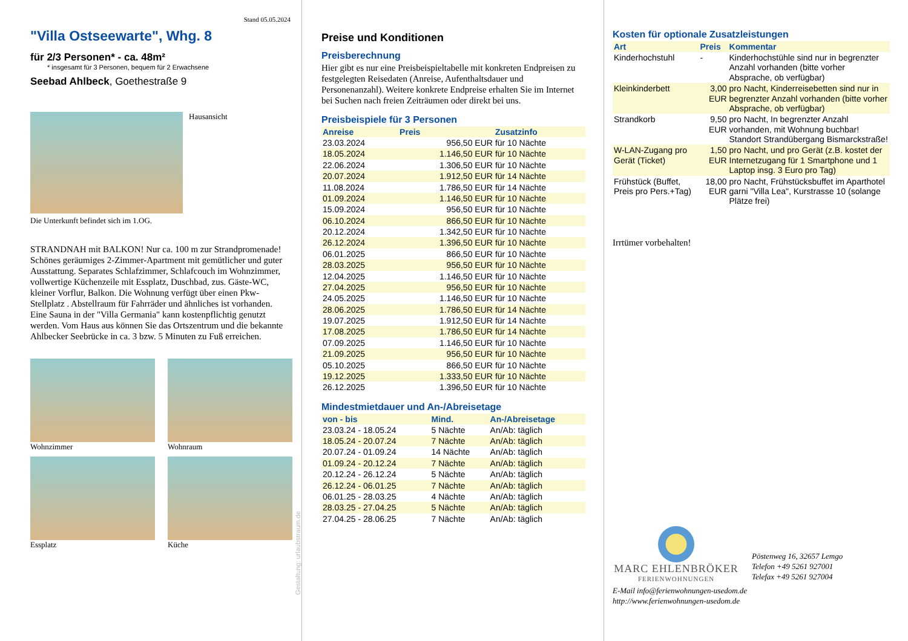Stand 05.05.2024
"Villa Ostseewarte", Whg. 8
für 2/3 Personen* - ca. 48m²
* insgesamt für 3 Personen, bequem für 2 Erwachsene
Seebad Ahlbeck, Goethestraße 9
Hausansicht
Die Unterkunft befindet sich im 1.OG.
STRANDNAH mit BALKON! Nur ca. 100 m zur Strandpromenade! Schönes geräumiges 2-Zimmer-Apartment mit gemütlicher und guter Ausstattung. Separates Schlafzimmer, Schlafcouch im Wohnzimmer, vollwertige Küchenzeile mit Essplatz, Duschbad, zus. Gäste-WC, kleiner Vorflur, Balkon. Die Wohnung verfügt über einen Pkw-Stellplatz . Abstellraum für Fahrräder und ähnliches ist vorhanden. Eine Sauna in der "Villa Germania" kann kostenpflichtig genutzt werden. Vom Haus aus können Sie das Ortszentrum und die bekannte Ahlbecker Seebrücke in ca. 3 bzw. 5 Minuten zu Fuß erreichen.
Wohnzimmer
Wohnraum
Essplatz
Küche
Gestaltung: urlaubstraum.de
Preise und Konditionen
Preisberechnung
Hier gibt es nur eine Preisbeispieltabelle mit konkreten Endpreisen zu festgelegten Reisedaten (Anreise, Aufenthaltsdauer und Personenanzahl). Weitere konkrete Endpreise erhalten Sie im Internet bei Suchen nach freien Zeiträumen oder direkt bei uns.
Preisbeispiele für 3 Personen
| Anreise | Preis | Zusatzinfo |
| --- | --- | --- |
| 23.03.2024 | 956,50 EUR | für 10 Nächte |
| 18.05.2024 | 1.146,50 EUR | für 10 Nächte |
| 22.06.2024 | 1.306,50 EUR | für 10 Nächte |
| 20.07.2024 | 1.912,50 EUR | für 14 Nächte |
| 11.08.2024 | 1.786,50 EUR | für 14 Nächte |
| 01.09.2024 | 1.146,50 EUR | für 10 Nächte |
| 15.09.2024 | 956,50 EUR | für 10 Nächte |
| 06.10.2024 | 866,50 EUR | für 10 Nächte |
| 20.12.2024 | 1.342,50 EUR | für 10 Nächte |
| 26.12.2024 | 1.396,50 EUR | für 10 Nächte |
| 06.01.2025 | 866,50 EUR | für 10 Nächte |
| 28.03.2025 | 956,50 EUR | für 10 Nächte |
| 12.04.2025 | 1.146,50 EUR | für 10 Nächte |
| 27.04.2025 | 956,50 EUR | für 10 Nächte |
| 24.05.2025 | 1.146,50 EUR | für 10 Nächte |
| 28.06.2025 | 1.786,50 EUR | für 14 Nächte |
| 19.07.2025 | 1.912,50 EUR | für 14 Nächte |
| 17.08.2025 | 1.786,50 EUR | für 14 Nächte |
| 07.09.2025 | 1.146,50 EUR | für 10 Nächte |
| 21.09.2025 | 956,50 EUR | für 10 Nächte |
| 05.10.2025 | 866,50 EUR | für 10 Nächte |
| 19.12.2025 | 1.333,50 EUR | für 10 Nächte |
| 26.12.2025 | 1.396,50 EUR | für 10 Nächte |
Mindestmietdauer und An-/Abreisetage
| von - bis | Mind. | An-/Abreisetage |
| --- | --- | --- |
| 23.03.24 - 18.05.24 | 5 Nächte | An/Ab: täglich |
| 18.05.24 - 20.07.24 | 7 Nächte | An/Ab: täglich |
| 20.07.24 - 01.09.24 | 14 Nächte | An/Ab: täglich |
| 01.09.24 - 20.12.24 | 7 Nächte | An/Ab: täglich |
| 20.12.24 - 26.12.24 | 5 Nächte | An/Ab: täglich |
| 26.12.24 - 06.01.25 | 7 Nächte | An/Ab: täglich |
| 06.01.25 - 28.03.25 | 4 Nächte | An/Ab: täglich |
| 28.03.25 - 27.04.25 | 5 Nächte | An/Ab: täglich |
| 27.04.25 - 28.06.25 | 7 Nächte | An/Ab: täglich |
Kosten für optionale Zusatzleistungen
| Art | Preis | Kommentar |
| --- | --- | --- |
| Kinderhochstuhl | - | Kinderhochstühle sind nur in begrenzter Anzahl vorhanden (bitte vorher Absprache, ob verfügbar) |
| Kleinkinderbett | 3,00 EUR | pro Nacht, Kinderreisebetten sind nur in begrenzter Anzahl vorhanden (bitte vorher Absprache, ob verfügbar) |
| Strandkorb | 9,50 EUR | pro Nacht, In begrenzter Anzahl vorhanden, mit Wohnung buchbar! Standort Strandübergang Bismarckstraße! |
| W-LAN-Zugang pro Gerät (Ticket) | 1,50 EUR | pro Nacht, und pro Gerät (z.B. kostet der Internetzugang für 1 Smartphone und 1 Laptop insg. 3 Euro pro Tag) |
| Frühstück (Buffet, Preis pro Pers.+Tag) | 18,00 EUR | pro Nacht, Frühstücksbuffet im Aparthotel garni "Villa Lea", Kurstrasse 10 (solange Plätze frei) |
Irrtümer vorbehalten!
MARC EHLENBRÖKER
FERIENWOHNUNGEN
Pöstenweg 16, 32657 Lemgo
Telefon +49 5261 927001
Telefax +49 5261 927004
E-Mail info@ferienwohnungen-usedom.de
http://www.ferienwohnungen-usedom.de